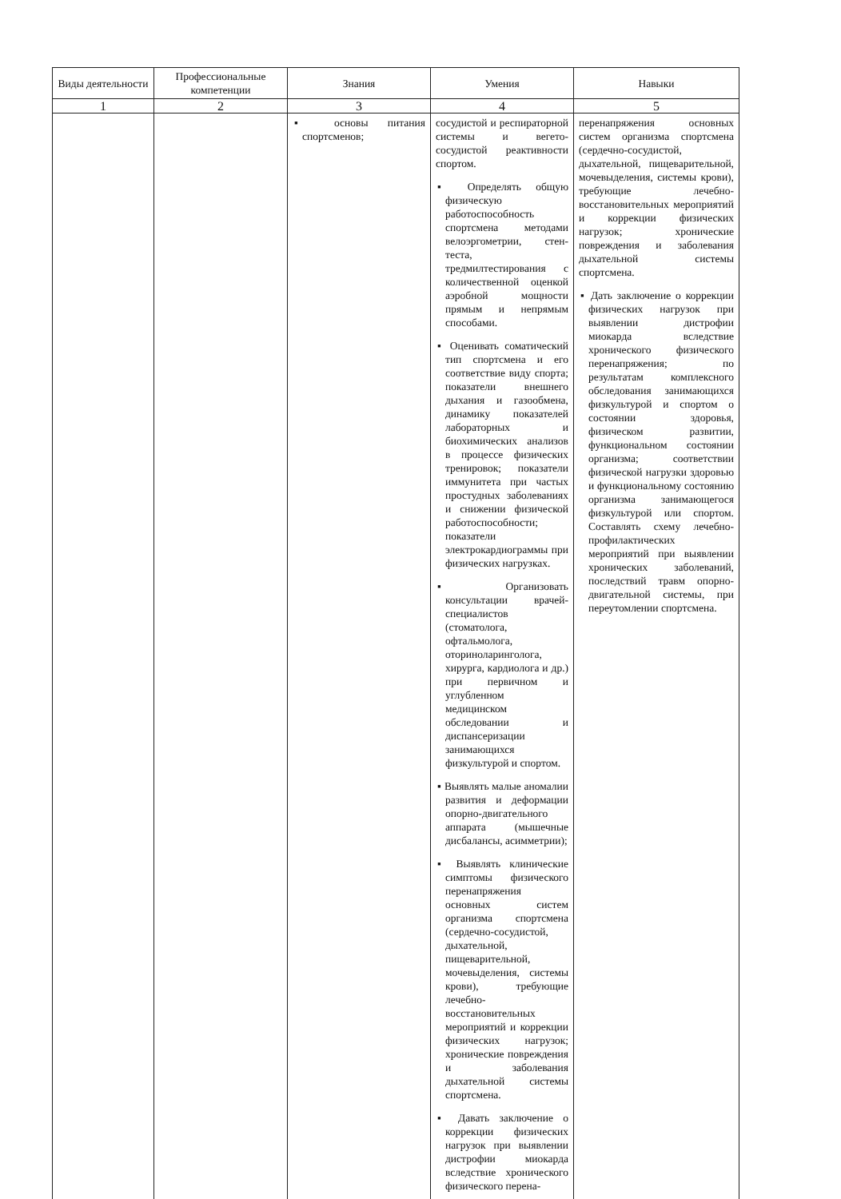| Виды деятельности | Профессиональные компетенции | Знания | Умения | Навыки |
| --- | --- | --- | --- | --- |
| 1 | 2 | 3 | 4 | 5 |
| | | ▪ основы питания спортсменов; | сосудистой и респираторной системы и вегето-сосудистой реактивности спортом. ▪ Определять общую физическую работоспособность спортсмена методами велоэргометрии, стен-теста, тредмилтестирования с количественной оценкой аэробной мощности прямым и непрямым способами. ▪ Оценивать соматический тип спортсмена и его соответствие виду спорта; показатели внешнего дыхания и газообмена, динамику показателей лабораторных и биохимических анализов в процессе физических тренировок; показатели иммунитета при частых простудных заболеваниях и снижении физической работоспособности; показатели электрокардиограммы при физических нагрузках. ▪ Организовать консультации врачей-специалистов (стоматолога, офтальмолога, оториноларинголога, хирурга, кардиолога и др.) при первичном и углубленном медицинском обследовании и диспансеризации занимающихся физкультурой и спортом. ▪ Выявлять малые аномалии развития и деформации опорно-двигательного аппарата (мышечные дисбалансы, асимметрии); ▪ Выявлять клинические симптомы физического перенапряжения основных систем организма спортсмена (сердечно-сосудистой, дыхательной, пищеварительной, мочевыделения, системы крови), требующие лечебно-восстановительных мероприятий и коррекции физических нагрузок; хронические повреждения и заболевания дыхательной системы спортсмена. ▪ Давать заключение о коррекции физических нагрузок при выявлении дистрофии миокарда вследствие хронического физического перена- | перенапряжения основных систем организма спортсмена (сердечно-сосудистой, дыхательной, пищеварительной, мочевыделения, системы крови), требующие лечебно-восстановительных мероприятий и коррекции физических нагрузок; хронические повреждения и заболевания дыхательной системы спортсмена. ▪ Дать заключение о коррекции физических нагрузок при выявлении дистрофии миокарда вследствие хронического физического перенапряжения; по результатам комплексного обследования занимающихся физкультурой и спортом о состоянии здоровья, физическом развитии, функциональном состоянии организма; соответствии физической нагрузки здоровью и функциональному состоянию организма занимающегося физкультурой или спортом. Составлять схему лечебно-профилактических мероприятий при выявлении хронических заболеваний, последствий травм опорно-двигательной системы, при переутомлении спортсмена. |